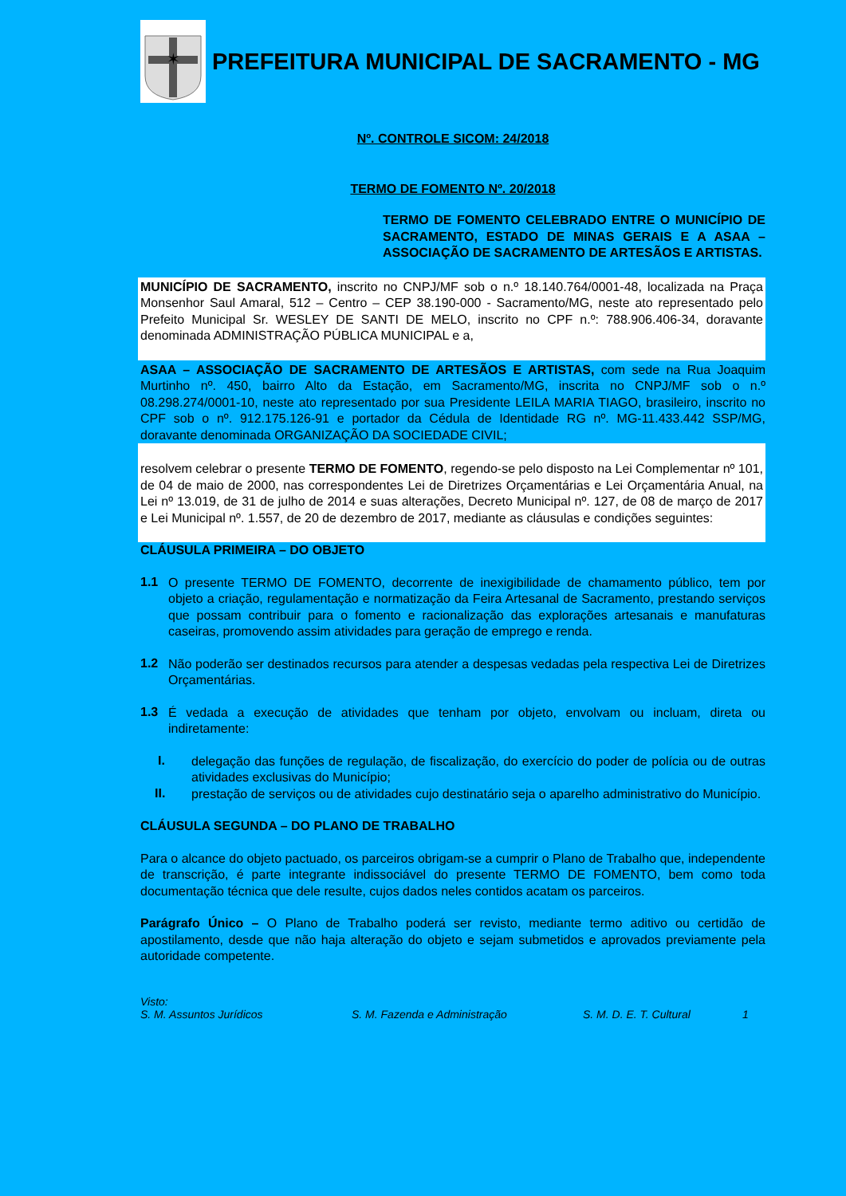✶
PREFEITURA MUNICIPAL DE SACRAMENTO - MG
Nº. CONTROLE SICOM: 24/2018
TERMO DE FOMENTO Nº. 20/2018
TERMO DE FOMENTO CELEBRADO ENTRE O MUNICÍPIO DE SACRAMENTO, ESTADO DE MINAS GERAIS E A ASAA – ASSOCIAÇÃO DE SACRAMENTO DE ARTESÃOS E ARTISTAS.
MUNICÍPIO DE SACRAMENTO, inscrito no CNPJ/MF sob o n.º 18.140.764/0001-48, localizada na Praça Monsenhor Saul Amaral, 512 – Centro – CEP 38.190-000 - Sacramento/MG, neste ato representado pelo Prefeito Municipal Sr. WESLEY DE SANTI DE MELO, inscrito no CPF n.º: 788.906.406-34, doravante denominada ADMINISTRAÇÃO PÚBLICA MUNICIPAL e a,
ASAA – ASSOCIAÇÃO DE SACRAMENTO DE ARTESÃOS E ARTISTAS, com sede na Rua Joaquim Murtinho nº. 450, bairro Alto da Estação, em Sacramento/MG, inscrita no CNPJ/MF sob o n.º 08.298.274/0001-10, neste ato representado por sua Presidente LEILA MARIA TIAGO, brasileiro, inscrito no CPF sob o nº. 912.175.126-91 e portador da Cédula de Identidade RG nº. MG-11.433.442 SSP/MG, doravante denominada ORGANIZAÇÃO DA SOCIEDADE CIVIL;
resolvem celebrar o presente TERMO DE FOMENTO, regendo-se pelo disposto na Lei Complementar nº 101, de 04 de maio de 2000, nas correspondentes Lei de Diretrizes Orçamentárias e Lei Orçamentária Anual, na Lei nº 13.019, de 31 de julho de 2014 e suas alterações, Decreto Municipal nº. 127, de 08 de março de 2017 e Lei Municipal nº. 1.557, de 20 de dezembro de 2017, mediante as cláusulas e condições seguintes:
CLÁUSULA PRIMEIRA – DO OBJETO
1.1
O presente TERMO DE FOMENTO, decorrente de inexigibilidade de chamamento público, tem por objeto a criação, regulamentação e normatização da Feira Artesanal de Sacramento, prestando serviços que possam contribuir para o fomento e racionalização das explorações artesanais e manufaturas caseiras, promovendo assim atividades para geração de emprego e renda.
1.2
Não poderão ser destinados recursos para atender a despesas vedadas pela respectiva Lei de Diretrizes Orçamentárias.
1.3
É vedada a execução de atividades que tenham por objeto, envolvam ou incluam, direta ou indiretamente:
I.
delegação das funções de regulação, de fiscalização, do exercício do poder de polícia ou de outras atividades exclusivas do Município;
II.
prestação de serviços ou de atividades cujo destinatário seja o aparelho administrativo do Município.
CLÁUSULA SEGUNDA – DO PLANO DE TRABALHO
Para o alcance do objeto pactuado, os parceiros obrigam-se a cumprir o Plano de Trabalho que, independente de transcrição, é parte integrante indissociável do presente TERMO DE FOMENTO, bem como toda documentação técnica que dele resulte, cujos dados neles contidos acatam os parceiros.
Parágrafo Único – O Plano de Trabalho poderá ser revisto, mediante termo aditivo ou certidão de apostilamento, desde que não haja alteração do objeto e sejam submetidos e aprovados previamente pela autoridade competente.
Visto:
S. M. Assuntos Jurídicos S. M. Fazenda e Administração S. M. D. E. T. Cultural 1